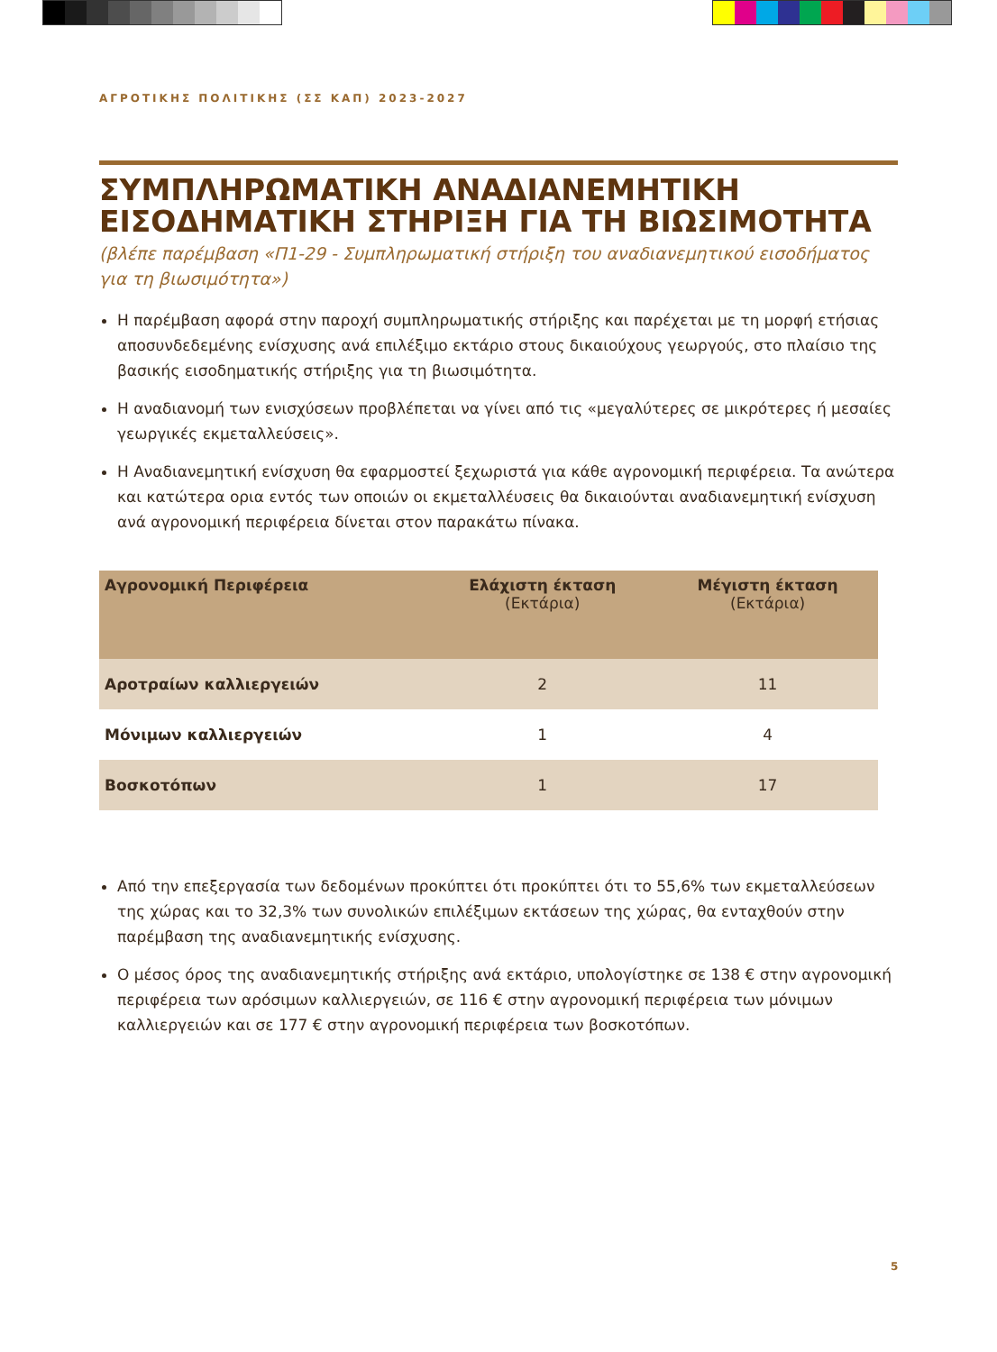ΑΓΡΟΤΙΚΗΣ ΠΟΛΙΤΙΚΗΣ (ΣΣ ΚΑΠ) 2023-2027
ΣΥΜΠΛΗΡΩΜΑΤΙΚΗ ΑΝΑΔΙΑΝΕΜΗΤΙΚΗ ΕΙΣΟΔΗΜΑΤΙΚΗ ΣΤΗΡΙΞΗ ΓΙΑ ΤΗ ΒΙΩΣΙΜΟΤΗΤΑ
(βλέπε παρέμβαση «Π1-29 - Συμπληρωματική στήριξη του αναδιανεμητικού εισοδήματος για τη βιωσιμότητα»)
Η παρέμβαση αφορά στην παροχή συμπληρωματικής στήριξης και παρέχεται με τη μορφή ετήσιας αποσυνδεδεμένης ενίσχυσης ανά επιλέξιμο εκτάριο στους δικαιούχους γεωργούς, στο πλαίσιο της βασικής εισοδηματικής στήριξης για τη βιωσιμότητα.
Η αναδιανομή των ενισχύσεων προβλέπεται να γίνει από τις «μεγαλύτερες σε μικρότερες ή μεσαίες γεωργικές εκμεταλλεύσεις».
Η Αναδιανεμητική ενίσχυση θα εφαρμοστεί ξεχωριστά για κάθε αγρονομική περιφέρεια. Τα ανώτερα και κατώτερα ορια εντός των οποιών οι εκμεταλλέυσεις θα δικαιούνται αναδιανεμητική ενίσχυση ανά αγρονομική περιφέρεια δίνεται στον παρακάτω πίνακα.
| Αγρονομική Περιφέρεια | Ελάχιστη έκταση (Εκτάρια) | Μέγιστη έκταση (Εκτάρια) |
| --- | --- | --- |
| Αροτραίων καλλιεργειών | 2 | 11 |
| Μόνιμων καλλιεργειών | 1 | 4 |
| Βοσκοτόπων | 1 | 17 |
Από την επεξεργασία των δεδομένων προκύπτει ότι προκύπτει ότι το 55,6% των εκμεταλλεύσεων της χώρας και το 32,3% των συνολικών επιλέξιμων εκτάσεων της χώρας, θα ενταχθούν στην παρέμβαση της αναδιανεμητικής ενίσχυσης.
Ο μέσος όρος της αναδιανεμητικής στήριξης ανά εκτάριο, υπολογίστηκε σε 138 € στην αγρονομική περιφέρεια των αρόσιμων καλλιεργειών, σε 116 € στην αγρονομική περιφέρεια των μόνιμων καλλιεργειών και σε 177 € στην αγρονομική περιφέρεια των βοσκοτόπων.
5